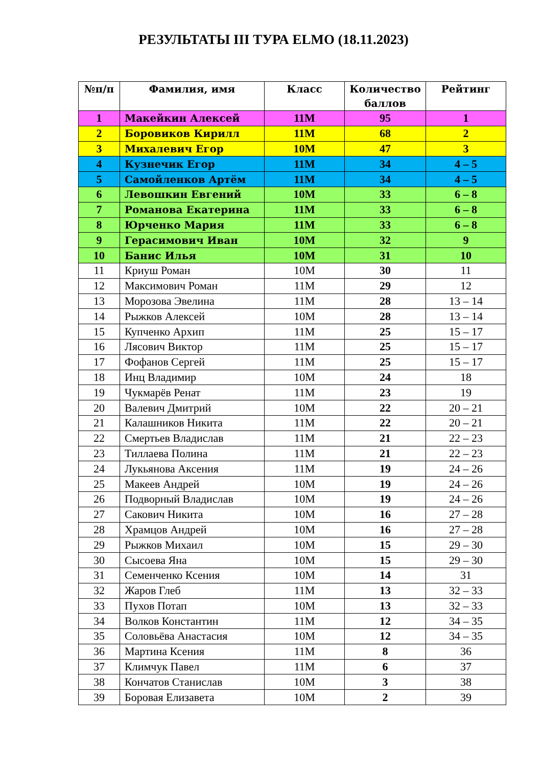РЕЗУЛЬТАТЫ III ТУРА ELMO (18.11.2023)
| №п/п | Фамилия, имя | Класс | Количество баллов | Рейтинг |
| --- | --- | --- | --- | --- |
| 1 | Макейкин Алексей | 11М | 95 | 1 |
| 2 | Боровиков Кирилл | 11М | 68 | 2 |
| 3 | Михалевич Егор | 10М | 47 | 3 |
| 4 | Кузнечик Егор | 11М | 34 | 4 – 5 |
| 5 | Самойленков Артём | 11М | 34 | 4 – 5 |
| 6 | Левошкин Евгений | 10М | 33 | 6 – 8 |
| 7 | Романова Екатерина | 11М | 33 | 6 – 8 |
| 8 | Юрченко Мария | 11М | 33 | 6 – 8 |
| 9 | Герасимович Иван | 10М | 32 | 9 |
| 10 | Банис Илья | 10М | 31 | 10 |
| 11 | Криуш Роман | 10М | 30 | 11 |
| 12 | Максимович Роман | 11М | 29 | 12 |
| 13 | Морозова Эвелина | 11М | 28 | 13 – 14 |
| 14 | Рыжков Алексей | 10М | 28 | 13 – 14 |
| 15 | Купченко Архип | 11М | 25 | 15 – 17 |
| 16 | Лясович Виктор | 11М | 25 | 15 – 17 |
| 17 | Фофанов Сергей | 11М | 25 | 15 – 17 |
| 18 | Инц Владимир | 10М | 24 | 18 |
| 19 | Чукмарёв Ренат | 11М | 23 | 19 |
| 20 | Валевич Дмитрий | 10М | 22 | 20 – 21 |
| 21 | Калашников Никита | 11М | 22 | 20 – 21 |
| 22 | Смертьев Владислав | 11М | 21 | 22 – 23 |
| 23 | Тиллаева Полина | 11М | 21 | 22 – 23 |
| 24 | Лукьянова Аксения | 11М | 19 | 24 – 26 |
| 25 | Макеев Андрей | 10М | 19 | 24 – 26 |
| 26 | Подворный Владислав | 10М | 19 | 24 – 26 |
| 27 | Сакович Никита | 10М | 16 | 27 – 28 |
| 28 | Храмцов Андрей | 10М | 16 | 27 – 28 |
| 29 | Рыжков Михаил | 10М | 15 | 29 – 30 |
| 30 | Сысоева Яна | 10М | 15 | 29 – 30 |
| 31 | Семенченко Ксения | 10М | 14 | 31 |
| 32 | Жаров Глеб | 11М | 13 | 32 – 33 |
| 33 | Пухов Потап | 10М | 13 | 32 – 33 |
| 34 | Волков Константин | 11М | 12 | 34 – 35 |
| 35 | Соловьёва Анастасия | 10М | 12 | 34 – 35 |
| 36 | Мартина Ксения | 11М | 8 | 36 |
| 37 | Климчук Павел | 11М | 6 | 37 |
| 38 | Кончатов Станислав | 10М | 3 | 38 |
| 39 | Боровая Елизавета | 10М | 2 | 39 |